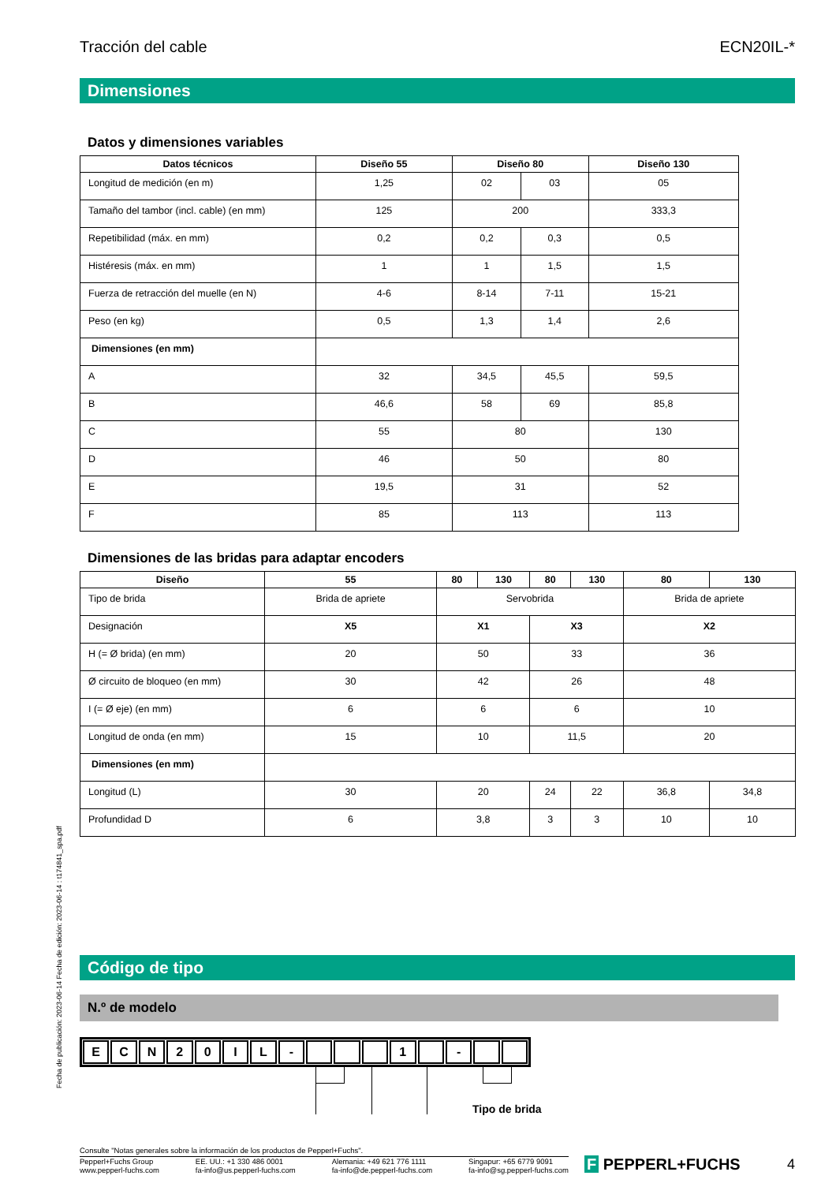Tracción del cable ECN20IL-*
Dimensiones
Datos y dimensiones variables
| Datos técnicos | Diseño 55 | Diseño 80 | | Diseño 130 |
| --- | --- | --- | --- | --- |
| Longitud de medición (en m) | 1,25 | 02 | 03 | 05 |
| Tamaño del tambor (incl. cable) (en mm) | 125 | 200 | | 333,3 |
| Repetibilidad (máx. en mm) | 0,2 | 0,2 | 0,3 | 0,5 |
| Histéresis (máx. en mm) | 1 | 1 | 1,5 | 1,5 |
| Fuerza de retracción del muelle (en N) | 4-6 | 8-14 | 7-11 | 15-21 |
| Peso (en kg) | 0,5 | 1,3 | 1,4 | 2,6 |
| Dimensiones (en mm) | | | | |
| A | 32 | 34,5 | 45,5 | 59,5 |
| B | 46,6 | 58 | 69 | 85,8 |
| C | 55 | 80 | | 130 |
| D | 46 | 50 | | 80 |
| E | 19,5 | 31 | | 52 |
| F | 85 | 113 | | 113 |
Dimensiones de las bridas para adaptar encoders
| Diseño | 55 | 80 | 130 | 80 | 130 | 80 | 130 |
| --- | --- | --- | --- | --- | --- | --- | --- |
| Tipo de brida | Brida de apriete | Servobrida | | | | Brida de apriete | |
| Designación | X5 | X1 | | X3 | | X2 | |
| H (= Ø brida) (en mm) | 20 | 50 | | 33 | | 36 | |
| Ø circuito de bloqueo (en mm) | 30 | 42 | | 26 | | 48 | |
| I (= Ø eje) (en mm) | 6 | 6 | | 6 | | 10 | |
| Longitud de onda (en mm) | 15 | 10 | | 11,5 | | 20 | |
| Dimensiones (en mm) | | | | | | | |
| Longitud (L) | 30 | 20 | | 24 | 22 | 36,8 | 34,8 |
| Profundidad D | 6 | 3,8 | | 3 | 3 | 10 | 10 |
Código de tipo
N.º de modelo
ECN 20 IL - 1 -
Tipo de brida
Consulte "Notas generales sobre la información de los productos de Pepperl+Fuchs".
Pepperl+Fuchs Group
www.pepperl-fuchs.com EE. UU.: +1 330 486 0001
fa-info@us.pepperl-fuchs.com Alemania: +49 621 776 1111
fa-info@de.pepperl-fuchs.com Singapur: +65 6779 9091
fa-info@sg.pepperl-fuchs.com
F PEPPERL+FUCHS 4
Fecha de publicación: 2023-06-14 Fecha de edición: 2023-06-14 : t174841_spa.pdf